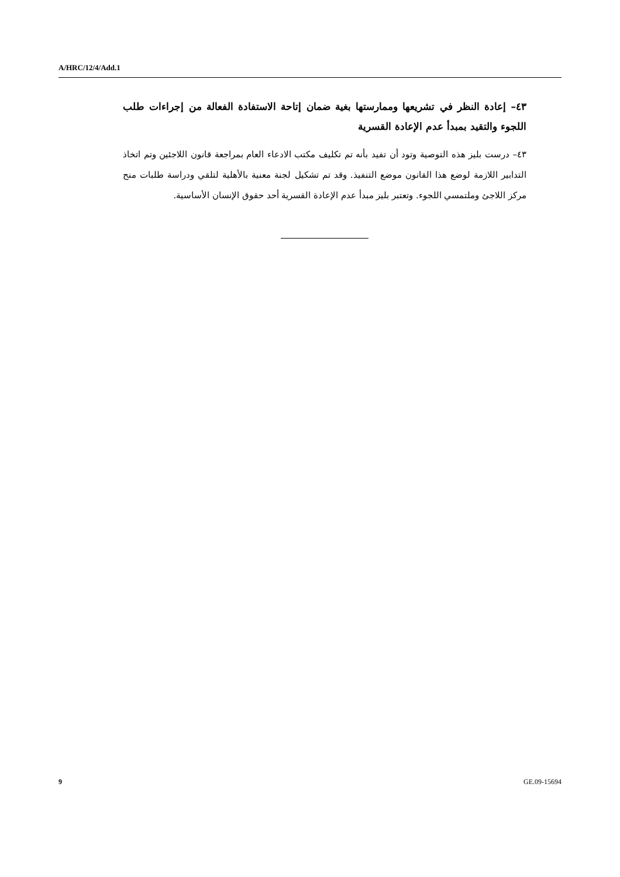A/HRC/12/4/Add.1
٤٣– إعادة النظر في تشريعها وممارستها بغية ضمان إتاحة الاستفادة الفعالة من إجراءات طلب اللجوء والتقيد بمبدأ عدم الإعادة القسرية
٤٣– درست بليز هذه التوصية وتود أن تفيد بأنه تم تكليف مكتب الادعاء العام بمراجعة قانون اللاجئين وتم اتخاذ التدابير اللازمة لوضع هذا القانون موضع التنفيذ. وقد تم تشكيل لجنة معنية بالأهلية لتلقي ودراسة طلبات منح مركز اللاجئ وملتمسي اللجوء. وتعتبر بليز مبدأ عدم الإعادة القسرية أحد حقوق الإنسان الأساسية.
9 GE.09-15694